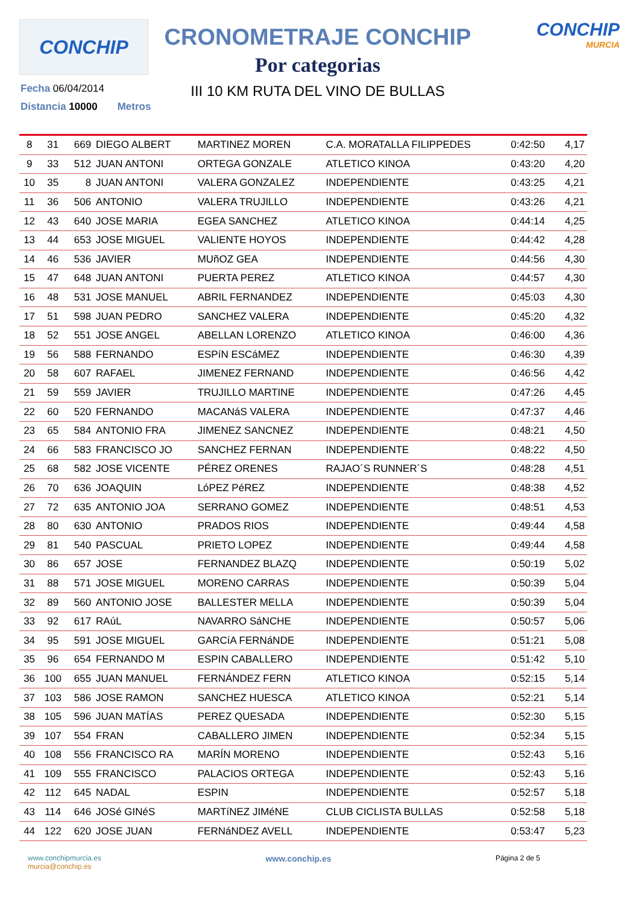CONCHIP
CRONOMETRAJE CONCHIP
Por categorias
III 10 KM RUTA DEL VINO DE BULLAS
CONCHIP
MURCIA
Fecha 06/04/2014
Distancia 10000 Metros
| 8 | 31 | 669 | DIEGO ALBERT | MARTINEZ MOREN | C.A. MORATALLA FILIPPEDES | 0:42:50 | 4,17 |
| 9 | 33 | 512 | JUAN ANTONI | ORTEGA GONZALE | ATLETICO KINOA | 0:43:20 | 4,20 |
| 10 | 35 | 8 | JUAN ANTONI | VALERA GONZALEZ | INDEPENDIENTE | 0:43:25 | 4,21 |
| 11 | 36 | 506 | ANTONIO | VALERA TRUJILLO | INDEPENDIENTE | 0:43:26 | 4,21 |
| 12 | 43 | 640 | JOSE MARIA | EGEA SANCHEZ | ATLETICO KINOA | 0:44:14 | 4,25 |
| 13 | 44 | 653 | JOSE MIGUEL | VALIENTE HOYOS | INDEPENDIENTE | 0:44:42 | 4,28 |
| 14 | 46 | 536 | JAVIER | MUñOZ GEA | INDEPENDIENTE | 0:44:56 | 4,30 |
| 15 | 47 | 648 | JUAN ANTONI | PUERTA PEREZ | ATLETICO KINOA | 0:44:57 | 4,30 |
| 16 | 48 | 531 | JOSE MANUEL | ABRIL FERNANDEZ | INDEPENDIENTE | 0:45:03 | 4,30 |
| 17 | 51 | 598 | JUAN PEDRO | SANCHEZ VALERA | INDEPENDIENTE | 0:45:20 | 4,32 |
| 18 | 52 | 551 | JOSE ANGEL | ABELLAN LORENZO | ATLETICO KINOA | 0:46:00 | 4,36 |
| 19 | 56 | 588 | FERNANDO | ESPíN ESCáMEZ | INDEPENDIENTE | 0:46:30 | 4,39 |
| 20 | 58 | 607 | RAFAEL | JIMENEZ FERNAND | INDEPENDIENTE | 0:46:56 | 4,42 |
| 21 | 59 | 559 | JAVIER | TRUJILLO MARTINE | INDEPENDIENTE | 0:47:26 | 4,45 |
| 22 | 60 | 520 | FERNANDO | MACANáS VALERA | INDEPENDIENTE | 0:47:37 | 4,46 |
| 23 | 65 | 584 | ANTONIO FRA | JIMENEZ SANCNEZ | INDEPENDIENTE | 0:48:21 | 4,50 |
| 24 | 66 | 583 | FRANCISCO JO | SANCHEZ FERNAN | INDEPENDIENTE | 0:48:22 | 4,50 |
| 25 | 68 | 582 | JOSE VICENTE | PÉREZ ORENES | RAJAO´S RUNNER´S | 0:48:28 | 4,51 |
| 26 | 70 | 636 | JOAQUIN | LóPEZ PéREZ | INDEPENDIENTE | 0:48:38 | 4,52 |
| 27 | 72 | 635 | ANTONIO JOA | SERRANO GOMEZ | INDEPENDIENTE | 0:48:51 | 4,53 |
| 28 | 80 | 630 | ANTONIO | PRADOS RIOS | INDEPENDIENTE | 0:49:44 | 4,58 |
| 29 | 81 | 540 | PASCUAL | PRIETO LOPEZ | INDEPENDIENTE | 0:49:44 | 4,58 |
| 30 | 86 | 657 | JOSE | FERNANDEZ BLAZQ | INDEPENDIENTE | 0:50:19 | 5,02 |
| 31 | 88 | 571 | JOSE MIGUEL | MORENO CARRAS | INDEPENDIENTE | 0:50:39 | 5,04 |
| 32 | 89 | 560 | ANTONIO JOSE | BALLESTER MELLA | INDEPENDIENTE | 0:50:39 | 5,04 |
| 33 | 92 | 617 | RAúL | NAVARRO SáNCHE | INDEPENDIENTE | 0:50:57 | 5,06 |
| 34 | 95 | 591 | JOSE MIGUEL | GARCíA FERNáNDE | INDEPENDIENTE | 0:51:21 | 5,08 |
| 35 | 96 | 654 | FERNANDO M | ESPIN CABALLERO | INDEPENDIENTE | 0:51:42 | 5,10 |
| 36 | 100 | 655 | JUAN MANUEL | FERNÁNDEZ FERN | ATLETICO KINOA | 0:52:15 | 5,14 |
| 37 | 103 | 586 | JOSE RAMON | SANCHEZ HUESCA | ATLETICO KINOA | 0:52:21 | 5,14 |
| 38 | 105 | 596 | JUAN MATÍAS | PEREZ QUESADA | INDEPENDIENTE | 0:52:30 | 5,15 |
| 39 | 107 | 554 | FRAN | CABALLERO JIMEN | INDEPENDIENTE | 0:52:34 | 5,15 |
| 40 | 108 | 556 | FRANCISCO RA | MARÍN MORENO | INDEPENDIENTE | 0:52:43 | 5,16 |
| 41 | 109 | 555 | FRANCISCO | PALACIOS ORTEGA | INDEPENDIENTE | 0:52:43 | 5,16 |
| 42 | 112 | 645 | NADAL | ESPIN | INDEPENDIENTE | 0:52:57 | 5,18 |
| 43 | 114 | 646 | JOSé GINéS | MARTíNEZ JIMéNE | CLUB CICLISTA BULLAS | 0:52:58 | 5,18 |
| 44 | 122 | 620 | JOSE JUAN | FERNáNDEZ AVELL | INDEPENDIENTE | 0:53:47 | 5,23 |
www.conchipmurcia.es
murcia@conchip.es
www.conchip.es
Página 2 de 5